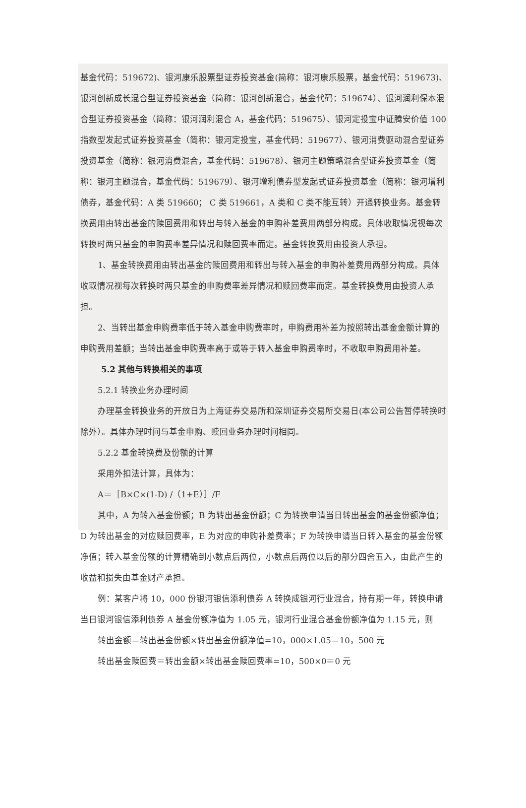基金代码：519672)、银河康乐股票型证券投资基金(简称：银河康乐股票，基金代码：519673)、银河创新成长混合型证券投资基金（简称：银河创新混合，基金代码：519674）、银河润利保本混合型证券投资基金（简称：银河润利混合 A，基金代码：519675）、银河定投宝中证腾安价值 100 指数型发起式证券投资基金（简称：银河定投宝，基金代码：519677）、银河消费驱动混合型证券投资基金（简称：银河消费混合，基金代码：519678）、银河主题策略混合型证券投资基金（简称：银河主题混合，基金代码：519679）、银河增利债券型发起式证券投资基金（简称：银河增利债券，基金代码：A 类 519660； C 类 519661，A 类和 C 类不能互转）开通转换业务。基金转换费用由转出基金的赎回费用和转出与转入基金的申购补差费用两部分构成。具体收取情况视每次转换时两只基金的申购费率差异情况和赎回费率而定。基金转换费用由投资人承担。
1、基金转换费用由转出基金的赎回费用和转出与转入基金的申购补差费用两部分构成。具体收取情况视每次转换时两只基金的申购费率差异情况和赎回费率而定。基金转换费用由投资人承担。
2、当转出基金申购费率低于转入基金申购费率时，申购费用补差为按照转出基金金额计算的申购费用差额；当转出基金申购费率高于或等于转入基金申购费率时，不收取申购费用补差。
5.2 其他与转换相关的事项
5.2.1 转换业务办理时间
办理基金转换业务的开放日为上海证券交易所和深圳证券交易所交易日(本公司公告暂停转换时除外）。具体办理时间与基金申购、赎回业务办理时间相同。
5.2.2 基金转换费及份额的计算
采用外扣法计算，具体为：
A＝［B×C×(1-D) /（1+E）］/F
其中，A 为转入基金份额；B 为转出基金份额；C 为转换申请当日转出基金的基金份额净值；D 为转出基金的对应赎回费率，E 为对应的申购补差费率；F 为转换申请当日转入基金的基金份额净值；转入基金份额的计算精确到小数点后两位，小数点后两位以后的部分四舍五入，由此产生的收益和损失由基金财产承担。
例：某客户将 10，000 份银河银信添利债券 A 转换成银河行业混合，持有期一年，转换申请当日银河银信添利债券 A 基金份额净值为 1.05 元，银河行业混合基金份额净值为 1.15 元，则
转出金额＝转出基金份额×转出基金份额净值=10，000×1.05＝10，500 元
转出基金赎回费＝转出金额×转出基金赎回费率=10，500×0＝0 元